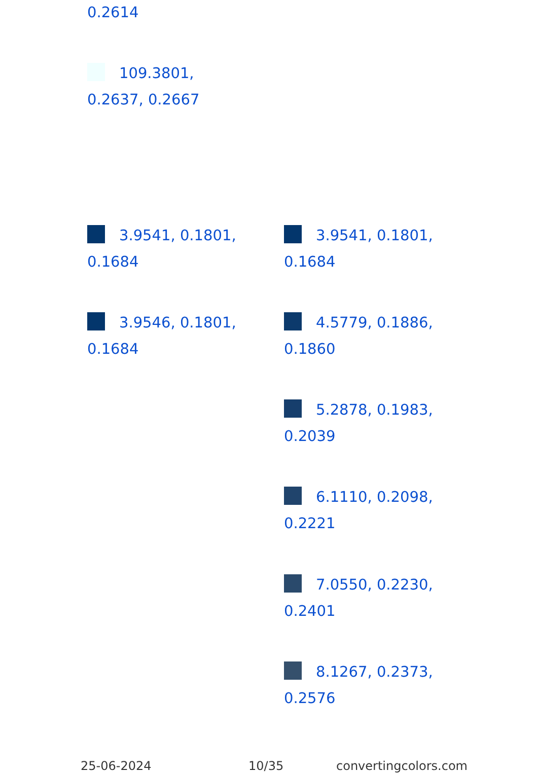0.2614
109.3801, 0.2637, 0.2667
3.9541, 0.1801, 0.1684
3.9541, 0.1801, 0.1684
3.9546, 0.1801, 0.1684
4.5779, 0.1886, 0.1860
5.2878, 0.1983, 0.2039
6.1110, 0.2098, 0.2221
7.0550, 0.2230, 0.2401
8.1267, 0.2373, 0.2576
25-06-2024 10/35 convertingcolors.com